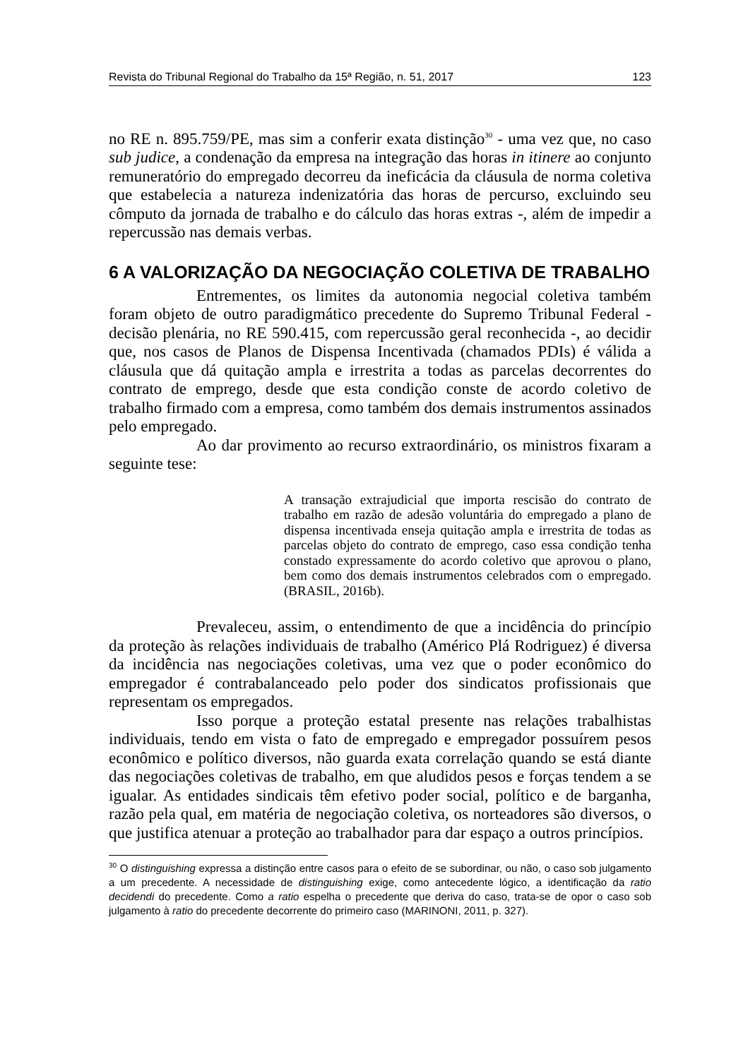Revista do Tribunal Regional do Trabalho da 15ª Região, n. 51, 2017 123
no RE n. 895.759/PE, mas sim a conferir exata distinção<sup>30</sup> - uma vez que, no caso sub judice, a condenação da empresa na integração das horas in itinere ao conjunto remuneratório do empregado decorreu da ineficácia da cláusula de norma coletiva que estabelecia a natureza indenizatória das horas de percurso, excluindo seu cômputo da jornada de trabalho e do cálculo das horas extras -, além de impedir a repercussão nas demais verbas.
6 A VALORIZAÇÃO DA NEGOCIAÇÃO COLETIVA DE TRABALHO
Entrementes, os limites da autonomia negocial coletiva também foram objeto de outro paradigmático precedente do Supremo Tribunal Federal - decisão plenária, no RE 590.415, com repercussão geral reconhecida -, ao decidir que, nos casos de Planos de Dispensa Incentivada (chamados PDIs) é válida a cláusula que dá quitação ampla e irrestrita a todas as parcelas decorrentes do contrato de emprego, desde que esta condição conste de acordo coletivo de trabalho firmado com a empresa, como também dos demais instrumentos assinados pelo empregado.
Ao dar provimento ao recurso extraordinário, os ministros fixaram a seguinte tese:
A transação extrajudicial que importa rescisão do contrato de trabalho em razão de adesão voluntária do empregado a plano de dispensa incentivada enseja quitação ampla e irrestrita de todas as parcelas objeto do contrato de emprego, caso essa condição tenha constado expressamente do acordo coletivo que aprovou o plano, bem como dos demais instrumentos celebrados com o empregado. (BRASIL, 2016b).
Prevaleceu, assim, o entendimento de que a incidência do princípio da proteção às relações individuais de trabalho (Américo Plá Rodriguez) é diversa da incidência nas negociações coletivas, uma vez que o poder econômico do empregador é contrabalanceado pelo poder dos sindicatos profissionais que representam os empregados.
Isso porque a proteção estatal presente nas relações trabalhistas individuais, tendo em vista o fato de empregado e empregador possuírem pesos econômico e político diversos, não guarda exata correlação quando se está diante das negociações coletivas de trabalho, em que aludidos pesos e forças tendem a se igualar. As entidades sindicais têm efetivo poder social, político e de barganha, razão pela qual, em matéria de negociação coletiva, os norteadores são diversos, o que justifica atenuar a proteção ao trabalhador para dar espaço a outros princípios.
<sup>30</sup> O distinguishing expressa a distinção entre casos para o efeito de se subordinar, ou não, o caso sob julgamento a um precedente. A necessidade de distinguishing exige, como antecedente lógico, a identificação da ratio decidendi do precedente. Como a ratio espelha o precedente que deriva do caso, trata-se de opor o caso sob julgamento à ratio do precedente decorrente do primeiro caso (MARINONI, 2011, p. 327).